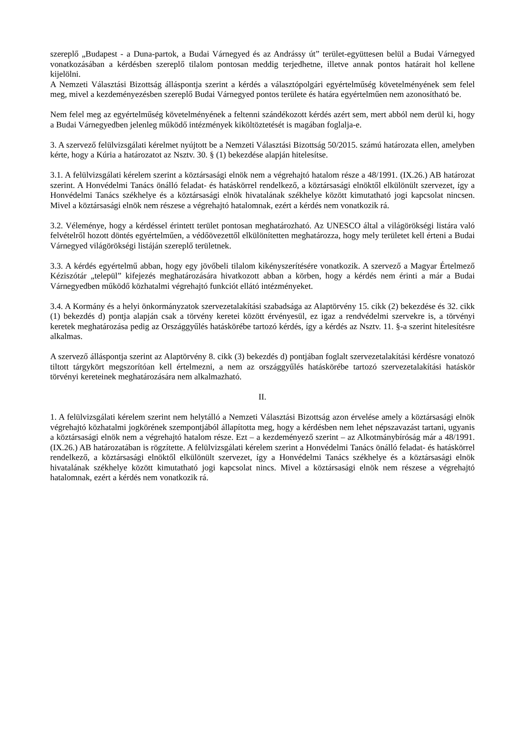szereplő „Budapest - a Duna-partok, a Budai Várnegyed és az Andrássy út” terület-együttesen belül a Budai Várnegyed vonatkozásában a kérdésben szereplő tilalom pontosan meddig terjedhetne, illetve annak pontos határait hol kellene kijelölni.
A Nemzeti Választási Bizottság álláspontja szerint a kérdés a választópolgári egyértelműség követelményének sem felel meg, mivel a kezdeményezésben szereplő Budai Várnegyed pontos területe és határa egyértelműen nem azonosítható be.
Nem felel meg az egyértelműség követelményének a feltenni szándékozott kérdés azért sem, mert abból nem derül ki, hogy a Budai Várnegyedben jelenleg működő intézmények kiköltöztetését is magában foglalja-e.
3. A szervező felülvizsgálati kérelmet nyújtott be a Nemzeti Választási Bizottság 50/2015. számú határozata ellen, amelyben kérte, hogy a Kúria a határozatot az Nsztv. 30. § (1) bekezdése alapján hitelesítse.
3.1. A felülvizsgálati kérelem szerint a köztársasági elnök nem a végrehajtó hatalom része a 48/1991. (IX.26.) AB határozat szerint. A Honvédelmi Tanács önálló feladat- és hatáskörrel rendelkező, a köztársasági elnöktől elkülönült szervezet, így a Honvédelmi Tanács székhelye és a köztársasági elnök hivatalának székhelye között kimutatható jogi kapcsolat nincsen. Mivel a köztársasági elnök nem részese a végrehajtó hatalomnak, ezért a kérdés nem vonatkozik rá.
3.2. Véleménye, hogy a kérdéssel érintett terület pontosan meghatározható. Az UNESCO által a világörökségi listára való felvételről hozott döntés egyértelműen, a védőövezettől elkülönítetten meghatározza, hogy mely területet kell érteni a Budai Várnegyed világörökségi listáján szereplő területnek.
3.3. A kérdés egyértelmű abban, hogy egy jövőbeli tilalom kikényszerítésére vonatkozik. A szervező a Magyar Értelmező Kéziszótár „települ” kifejezés meghatározására hivatkozott abban a körben, hogy a kérdés nem érinti a már a Budai Várnegyedben működő közhatalmi végrehajtó funkciót ellátó intézményeket.
3.4. A Kormány és a helyi önkormányzatok szervezetalakítási szabadsága az Alaptörvény 15. cikk (2) bekezdése és 32. cikk (1) bekezdés d) pontja alapján csak a törvény keretei között érvényesül, ez igaz a rendvédelmi szervekre is, a törvényi keretek meghatározása pedig az Országgyűlés hatáskörébe tartozó kérdés, így a kérdés az Nsztv. 11. §-a szerint hitelesítésre alkalmas.
A szervező álláspontja szerint az Alaptörvény 8. cikk (3) bekezdés d) pontjában foglalt szervezetalakítási kérdésre vonatozó tiltott tárgykört megszorítóan kell értelmezni, a nem az országgyűlés hatáskörébe tartozó szervezetalakítási hatáskör törvényi kereteinek meghatározására nem alkalmazható.
II.
1. A felülvizsgálati kérelem szerint nem helytálló a Nemzeti Választási Bizottság azon érvelése amely a köztársasági elnök végrehajtó közhatalmi jogkörének szempontjából állapította meg, hogy a kérdésben nem lehet népszavazást tartani, ugyanis a köztársasági elnök nem a végrehajtó hatalom része. Ezt – a kezdeményező szerint – az Alkotmánybíróság már a 48/1991. (IX.26.) AB határozatában is rögzítette. A felülvizsgálati kérelem szerint a Honvédelmi Tanács önálló feladat- és hatáskörrel rendelkező, a köztársasági elnöktől elkülönült szervezet, így a Honvédelmi Tanács székhelye és a köztársasági elnök hivatalának székhelye között kimutatható jogi kapcsolat nincs. Mivel a köztársasági elnök nem részese a végrehajtó hatalomnak, ezért a kérdés nem vonatkozik rá.